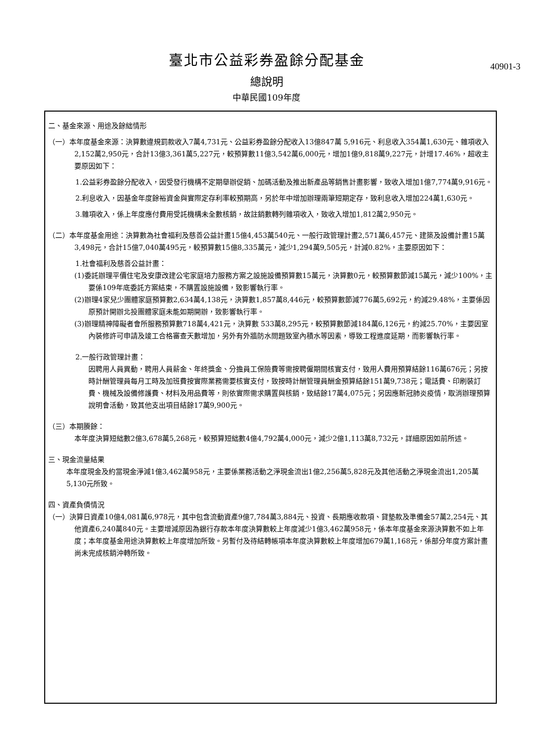臺北市公益彩券盈餘分配基金
總說明
中華民國109年度
40901-3
二、基金來源、用途及餘絀情形
（一）本年度基金來源：決算數違規罰款收入7萬4,731元、公益彩券盈餘分配收入13億847萬 5,916元、利息收入354萬1,630元、雜項收入2,152萬2,950元，合計13億3,361萬5,227元，較預算數11億3,542萬6,000元，增加1億9,818萬9,227元，計增17.46%，超收主要原因如下：
1.公益彩券盈餘分配收入，因受發行機構不定期舉辦促銷、加碼活動及推出新產品等銷售計畫影響，致收入增加1億7,774萬9,916元。
2.利息收入，因基金年度餘裕資金與實際定存利率較預期高，另於年中增加辦理兩筆短期定存，致利息收入增加224萬1,630元。
3.雜項收入，係上年度應付費用受託機構未全數核銷，故註銷數轉列雜項收入，致收入增加1,812萬2,950元。
（二）本年度基金用途：決算數為社會福利及慈善公益計畫15億4,453萬540元、一般行政管理計畫2,571萬6,457元、建築及設備計畫15萬3,498元，合計15億7,040萬495元，較預算數15億8,335萬元，減少1,294萬9,505元，計減0.82%，主要原因如下：
1.社會福利及慈善公益計畫：
(1)委託辦理平價住宅及安康改建公宅家庭培力服務方案之設施設備預算數15萬元，決算數0元，較預算數節減15萬元，減少100%，主要係109年底委託方案結束，不購置設施設備，致影響執行率。
(2)辦理4家兒少團體家庭預算數2,634萬4,138元，決算數1,857萬8,446元，較預算數節減776萬5,692元，約減29.48%，主要係因原預計開辦北投團體家庭未能如期開辦，致影響執行率。
(3)辦理精神障礙者會所服務預算數718萬4,421元，決算數 533萬8,295元，較預算數節減184萬6,126元，約減25.70%，主要因室內裝修許可申請及竣工合格審查天數增加，另外有外牆防水問題致室內積水等因素，導致工程進度延期，而影響執行率。
2.一般行政管理計畫：
因聘用人員異動，聘用人員薪金、年終獎金、分擔員工保險費等需按聘僱期間核實支付，致用人費用預算結餘116萬676元；另按時計酬管理員每月工時及加班費按實際業務需要核實支付，致按時計酬管理員酬金預算結餘151萬9,738元；電話費、印刷裝訂費、機械及設備修護費、材料及用品費等，則依實際需求購置與核銷，致結餘17萬4,075元；另因應新冠肺炎疫情，取消辦理預算說明會活動，致其他支出項目結餘17萬9,900元。
（三）本期賸餘：
本年度決算短絀數2億3,678萬5,268元，較預算短絀數4億4,792萬4,000元，減少2億1,113萬8,732元，詳細原因如前所述。
三、現金流量結果
本年度現金及約當現金淨減1億3,462萬958元，主要係業務活動之淨現金流出1億2,256萬5,828元及其他活動之淨現金流出1,205萬5,130元所致。
四、資產負債情況
（一）決算日資產10億4,081萬6,978元，其中包含流動資產9億7,784萬3,884元、投資、長期應收款項、貸墊款及準備金57萬2,254元、其他資產6,240萬840元。主要增減原因為銀行存款本年度決算數較上年度減少1億3,462萬958元，係本年度基金來源決算數不如上年度；本年度基金用途決算數較上年度增加所致。另暫付及待結轉帳項本年度決算數較上年度增加679萬1,168元，係部分年度方案計畫尚未完成核銷沖轉所致。